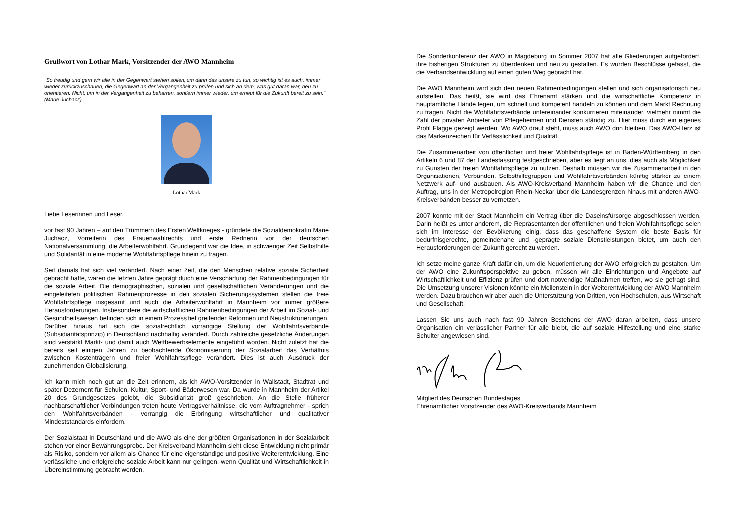Grußwort von Lothar Mark, Vorsitzender der AWO Mannheim
"So freudig und gern wir alle in der Gegenwart stehen sollen, um darin das unsere zu tun, so wichtig ist es auch, immer wieder zurückzuschauen, die Gegenwart an der Vergangenheit zu prüfen und sich an dem, was gut daran war, neu zu orientieren. Nicht, um in der Vergangenheit zu beharren, sondern immer wieder, um erneut für die Zukunft bereit zu sein." (Marie Juchacz)
Lothar Mark
Liebe Leserinnen und Leser,
vor fast 90 Jahren – auf den Trümmern des Ersten Weltkrieges - gründete die Sozialdemokratin Marie Juchacz, Vorreiterin des Frauenwahlrechts und erste Rednerin vor der deutschen Nationalversammlung, die Arbeiterwohlfahrt. Grundlegend war die Idee, in schwieriger Zeit Selbsthilfe und Solidarität in eine moderne Wohlfahrtspflege hinein zu tragen.
Seit damals hat sich viel verändert. Nach einer Zeit, die den Menschen relative soziale Sicherheit gebracht hatte, waren die letzten Jahre geprägt durch eine Verschärfung der Rahmenbedingungen für die soziale Arbeit. Die demographischen, sozialen und gesellschaftlichen Veränderungen und die eingeleiteten politischen Rahmenprozesse in den sozialen Sicherungssystemen stellen die freie Wohlfahrtspflege insgesamt und auch die Arbeiterwohlfahrt in Mannheim vor immer größere Herausforderungen. Insbesondere die wirtschaftlichen Rahmenbedingungen der Arbeit im Sozial- und Gesundheitswesen befinden sich in einem Prozess tief greifender Reformen und Neustrukturierungen. Darüber hinaus hat sich die sozialrechtlich vorrangige Stellung der Wohlfahrtsverbände (Subsidiaritätsprinzip) in Deutschland nachhaltig verändert. Durch zahlreiche gesetzliche Änderungen sind verstärkt Markt- und damit auch Wettbewerbselemente eingeführt worden. Nicht zuletzt hat die bereits seit einigen Jahren zu beobachtende Ökonomisierung der Sozialarbeit das Verhältnis zwischen Kostenträgern und freier Wohlfahrtspflege verändert. Dies ist auch Ausdruck der zunehmenden Globalisierung.
Ich kann mich noch gut an die Zeit erinnern, als ich AWO-Vorsitzender in Wallstadt, Stadtrat und später Dezernent für Schulen, Kultur, Sport- und Bäderwesen war. Da wurde in Mannheim der Artikel 20 des Grundgesetzes gelebt, die Subsidiarität groß geschrieben. An die Stelle früherer nachbarschaftlicher Verbindungen treten heute Vertragsverhältnisse, die vom Auftragnehmer - sprich den Wohlfahrtsverbänden - vorrangig die Erbringung wirtschaftlicher und qualitativer Mindeststandards einfordern.
Der Sozialstaat in Deutschland und die AWO als eine der größten Organisationen in der Sozialarbeit stehen vor einer Bewährungsprobe. Der Kreisverband Mannheim sieht diese Entwicklung nicht primär als Risiko, sondern vor allem als Chance für eine eigenständige und positive Weiterentwicklung. Eine verlässliche und erfolgreiche soziale Arbeit kann nur gelingen, wenn Qualität und Wirtschaftlichkeit in Übereinstimmung gebracht werden.
Die Sonderkonferenz der AWO in Magdeburg im Sommer 2007 hat alle Gliederungen aufgefordert, ihre bisherigen Strukturen zu überdenken und neu zu gestalten. Es wurden Beschlüsse gefasst, die die Verbandsentwicklung auf einen guten Weg gebracht hat.
Die AWO Mannheim wird sich den neuen Rahmenbedingungen stellen und sich organisatorisch neu aufstellen. Das heißt, sie wird das Ehrenamt stärken und die wirtschaftliche Kompetenz in hauptamtliche Hände legen, um schnell und kompetent handeln zu können und dem Markt Rechnung zu tragen. Nicht die Wohlfahrtsverbände untereinander konkurrieren miteinander, vielmehr nimmt die Zahl der privaten Anbieter von Pflegeheimen und Diensten ständig zu. Hier muss durch ein eigenes Profil Flagge gezeigt werden. Wo AWO drauf steht, muss auch AWO drin bleiben. Das AWO-Herz ist das Markenzeichen für Verlässlichkeit und Qualität.
Die Zusammenarbeit von öffentlicher und freier Wohlfahrtspflege ist in Baden-Württemberg in den Artikeln 6 und 87 der Landesfassung festgeschrieben, aber es liegt an uns, dies auch als Möglichkeit zu Gunsten der freien Wohlfahrtspflege zu nutzen. Deshalb müssen wir die Zusammenarbeit in den Organisationen, Verbänden, Selbsthilfegruppen und Wohlfahrtsverbänden künftig stärker zu einem Netzwerk auf- und ausbauen. Als AWO-Kreisverband Mannheim haben wir die Chance und den Auftrag, uns in der Metropolregion Rhein-Neckar über die Landesgrenzen hinaus mit anderen AWO-Kreisverbänden besser zu vernetzen.
2007 konnte mit der Stadt Mannheim ein Vertrag über die Daseinsfürsorge abgeschlossen werden. Darin heißt es unter anderem, die Repräsentanten der öffentlichen und freien Wohlfahrtspflege seien sich im Interesse der Bevölkerung einig, dass das geschaffene System die beste Basis für bedürfnisgerechte, gemeindenahe und -geprägte soziale Dienstleistungen bietet, um auch den Herausforderungen der Zukunft gerecht zu werden.
Ich setze meine ganze Kraft dafür ein, um die Neuorientierung der AWO erfolgreich zu gestalten. Um der AWO eine Zukunftsperspektive zu geben, müssen wir alle Einrichtungen und Angebote auf Wirtschaftlichkeit und Effizienz prüfen und dort notwendige Maßnahmen treffen, wo sie gefragt sind. Die Umsetzung unserer Visionen könnte ein Meilenstein in der Weiterentwicklung der AWO Mannheim werden. Dazu brauchen wir aber auch die Unterstützung von Dritten, von Hochschulen, aus Wirtschaft und Gesellschaft.
Lassen Sie uns auch nach fast 90 Jahren Bestehens der AWO daran arbeiten, dass unsere Organisation ein verlässlicher Partner für alle bleibt, die auf soziale Hilfestellung und eine starke Schulter angewiesen sind.
Mitglied des Deutschen Bundestages
Ehrenamtlicher Vorsitzender des AWO-Kreisverbands Mannheim